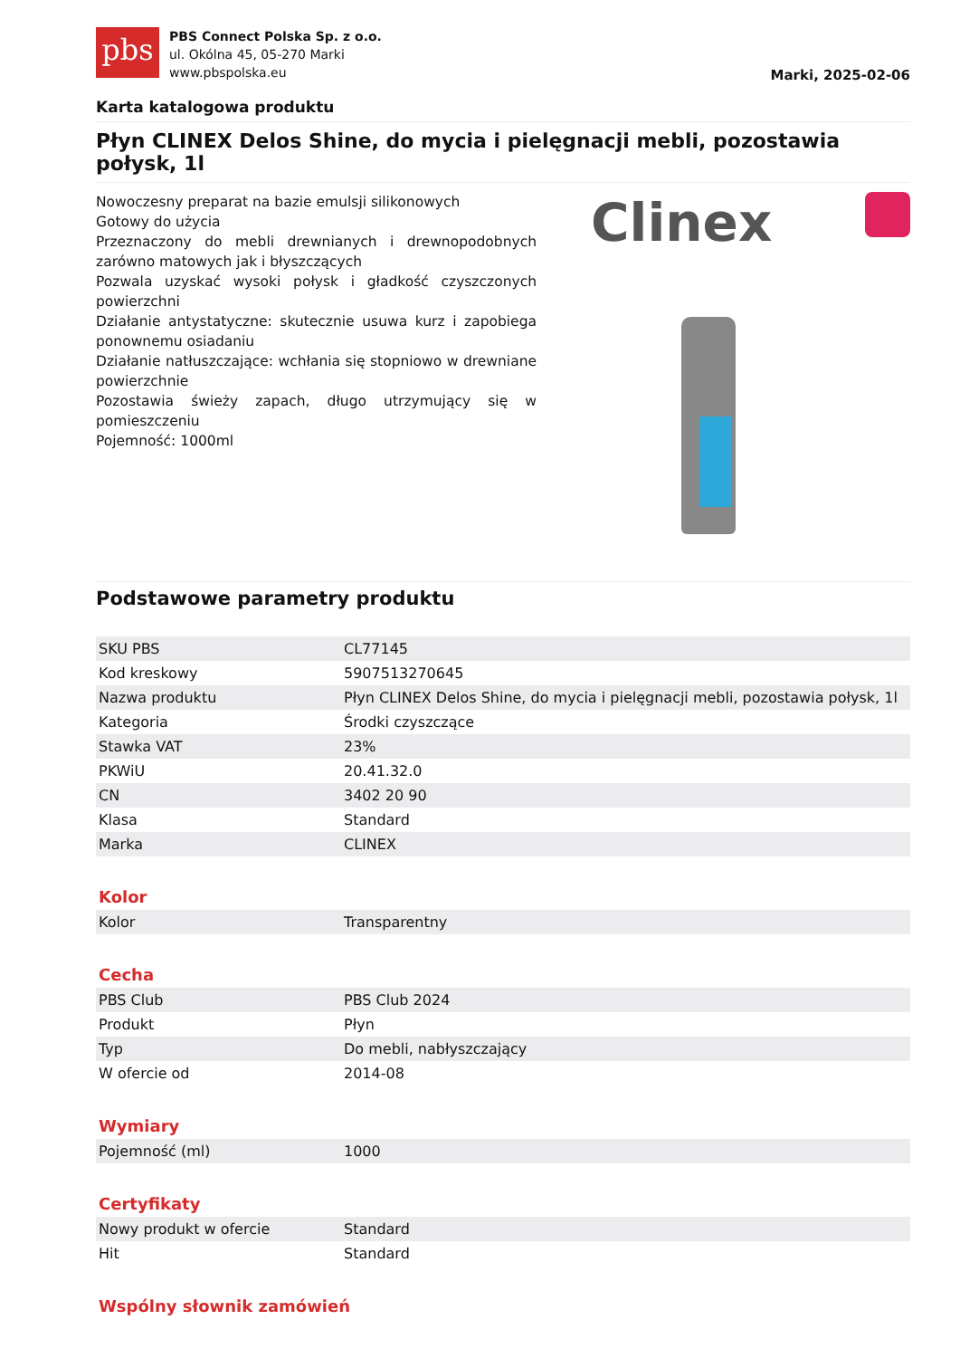pbs
PBS Connect Polska Sp. z o.o.
ul. Okólna 45, 05-270 Marki
www.pbspolska.eu
Marki, 2025-02-06
Karta katalogowa produktu
Płyn CLINEX Delos Shine, do mycia i pielęgnacji mebli, pozostawia połysk, 1l
Nowoczesny preparat na bazie emulsji silikonowych
Gotowy do użycia
Przeznaczony do mebli drewnianych i drewnopodobnych zarówno matowych jak i błyszczących
Pozwala uzyskać wysoki połysk i gładkość czyszczonych powierzchni
Działanie antystatyczne: skutecznie usuwa kurz i zapobiega ponownemu osiadaniu
Działanie natłuszczające: wchłania się stopniowo w drewniane powierzchnie
Pozostawia świeży zapach, długo utrzymujący się w pomieszczeniu
Pojemność: 1000ml
Clinex
Podstawowe parametry produktu
| SKU PBS | CL77145 |
| Kod kreskowy | 5907513270645 |
| Nazwa produktu | Płyn CLINEX Delos Shine, do mycia i pielęgnacji mebli, pozostawia połysk, 1l |
| Kategoria | Środki czyszczące |
| Stawka VAT | 23% |
| PKWiU | 20.41.32.0 |
| CN | 3402 20 90 |
| Klasa | Standard |
| Marka | CLINEX |
Kolor
| Kolor | Transparentny |
Cecha
| PBS Club | PBS Club 2024 |
| Produkt | Płyn |
| Typ | Do mebli, nabłyszczający |
| W ofercie od | 2014-08 |
Wymiary
| Pojemność (ml) | 1000 |
Certyfikaty
| Nowy produkt w ofercie | Standard |
| Hit | Standard |
Wspólny słownik zamówień